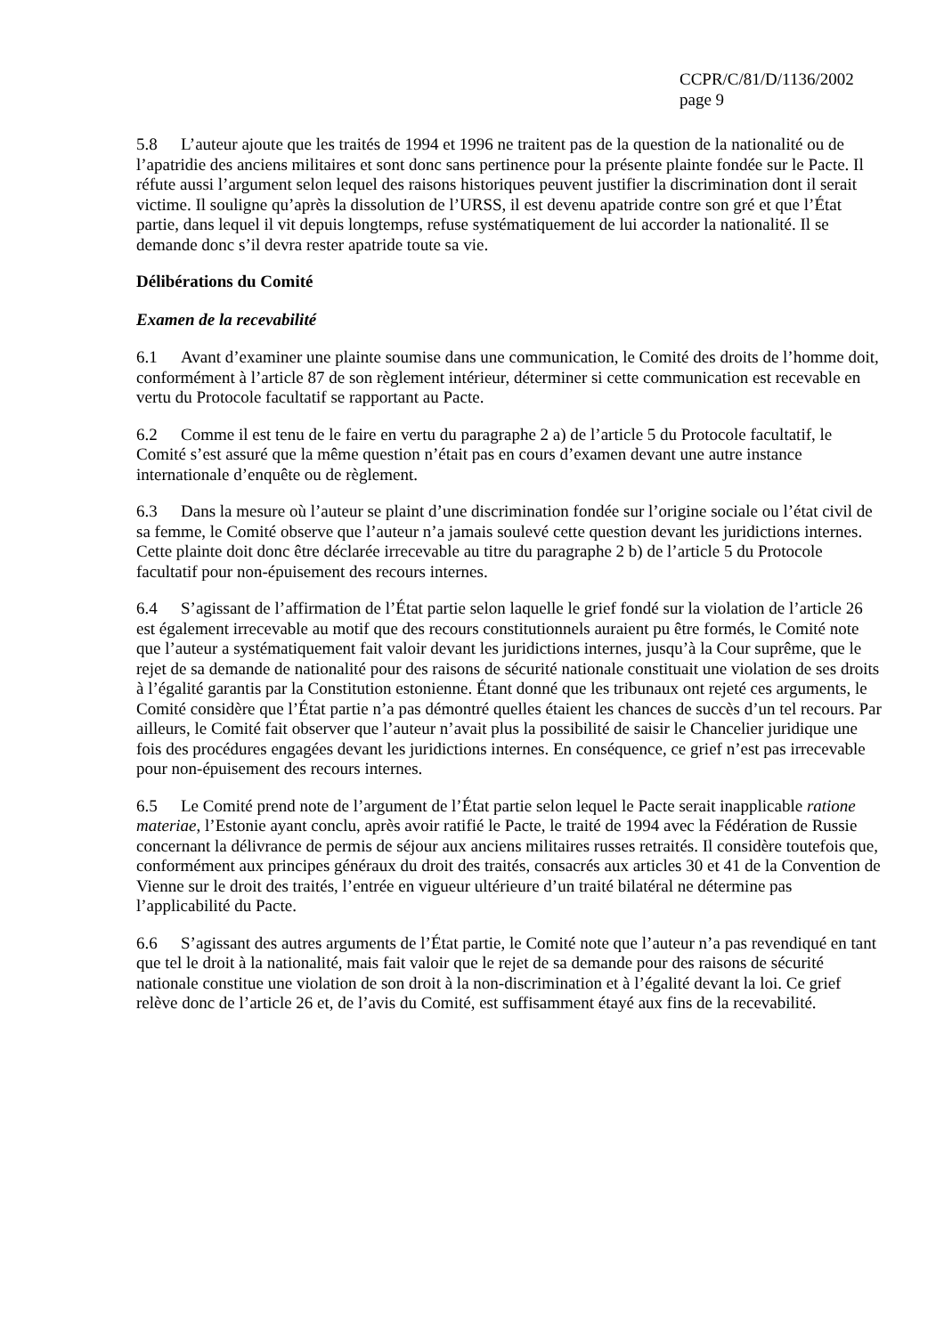CCPR/C/81/D/1136/2002
page 9
5.8 L’auteur ajoute que les traités de 1994 et 1996 ne traitent pas de la question de la nationalité ou de l’apatridie des anciens militaires et sont donc sans pertinence pour la présente plainte fondée sur le Pacte. Il réfute aussi l’argument selon lequel des raisons historiques peuvent justifier la discrimination dont il serait victime. Il souligne qu’après la dissolution de l’URSS, il est devenu apatride contre son gré et que l’État partie, dans lequel il vit depuis longtemps, refuse systématiquement de lui accorder la nationalité. Il se demande donc s’il devra rester apatride toute sa vie.
Délibérations du Comité
Examen de la recevabilité
6.1 Avant d’examiner une plainte soumise dans une communication, le Comité des droits de l’homme doit, conformément à l’article 87 de son règlement intérieur, déterminer si cette communication est recevable en vertu du Protocole facultatif se rapportant au Pacte.
6.2 Comme il est tenu de le faire en vertu du paragraphe 2 a) de l’article 5 du Protocole facultatif, le Comité s’est assuré que la même question n’était pas en cours d’examen devant une autre instance internationale d’enquête ou de règlement.
6.3 Dans la mesure où l’auteur se plaint d’une discrimination fondée sur l’origine sociale ou l’état civil de sa femme, le Comité observe que l’auteur n’a jamais soulevé cette question devant les juridictions internes. Cette plainte doit donc être déclarée irrecevable au titre du paragraphe 2 b) de l’article 5 du Protocole facultatif pour non-épuisement des recours internes.
6.4 S’agissant de l’affirmation de l’État partie selon laquelle le grief fondé sur la violation de l’article 26 est également irrecevable au motif que des recours constitutionnels auraient pu être formés, le Comité note que l’auteur a systématiquement fait valoir devant les juridictions internes, jusqu’à la Cour suprême, que le rejet de sa demande de nationalité pour des raisons de sécurité nationale constituait une violation de ses droits à l’égalité garantis par la Constitution estonienne. Étant donné que les tribunaux ont rejeté ces arguments, le Comité considère que l’État partie n’a pas démontré quelles étaient les chances de succès d’un tel recours. Par ailleurs, le Comité fait observer que l’auteur n’avait plus la possibilité de saisir le Chancelier juridique une fois des procédures engagées devant les juridictions internes. En conséquence, ce grief n’est pas irrecevable pour non-épuisement des recours internes.
6.5 Le Comité prend note de l’argument de l’État partie selon lequel le Pacte serait inapplicable ratione materiae, l’Estonie ayant conclu, après avoir ratifié le Pacte, le traité de 1994 avec la Fédération de Russie concernant la délivrance de permis de séjour aux anciens militaires russes retraités. Il considère toutefois que, conformément aux principes généraux du droit des traités, consacrés aux articles 30 et 41 de la Convention de Vienne sur le droit des traités, l’entrée en vigueur ultérieure d’un traité bilatéral ne détermine pas l’applicabilité du Pacte.
6.6 S’agissant des autres arguments de l’État partie, le Comité note que l’auteur n’a pas revendiqué en tant que tel le droit à la nationalité, mais fait valoir que le rejet de sa demande pour des raisons de sécurité nationale constitue une violation de son droit à la non-discrimination et à l’égalité devant la loi. Ce grief relève donc de l’article 26 et, de l’avis du Comité, est suffisamment étayé aux fins de la recevabilité.